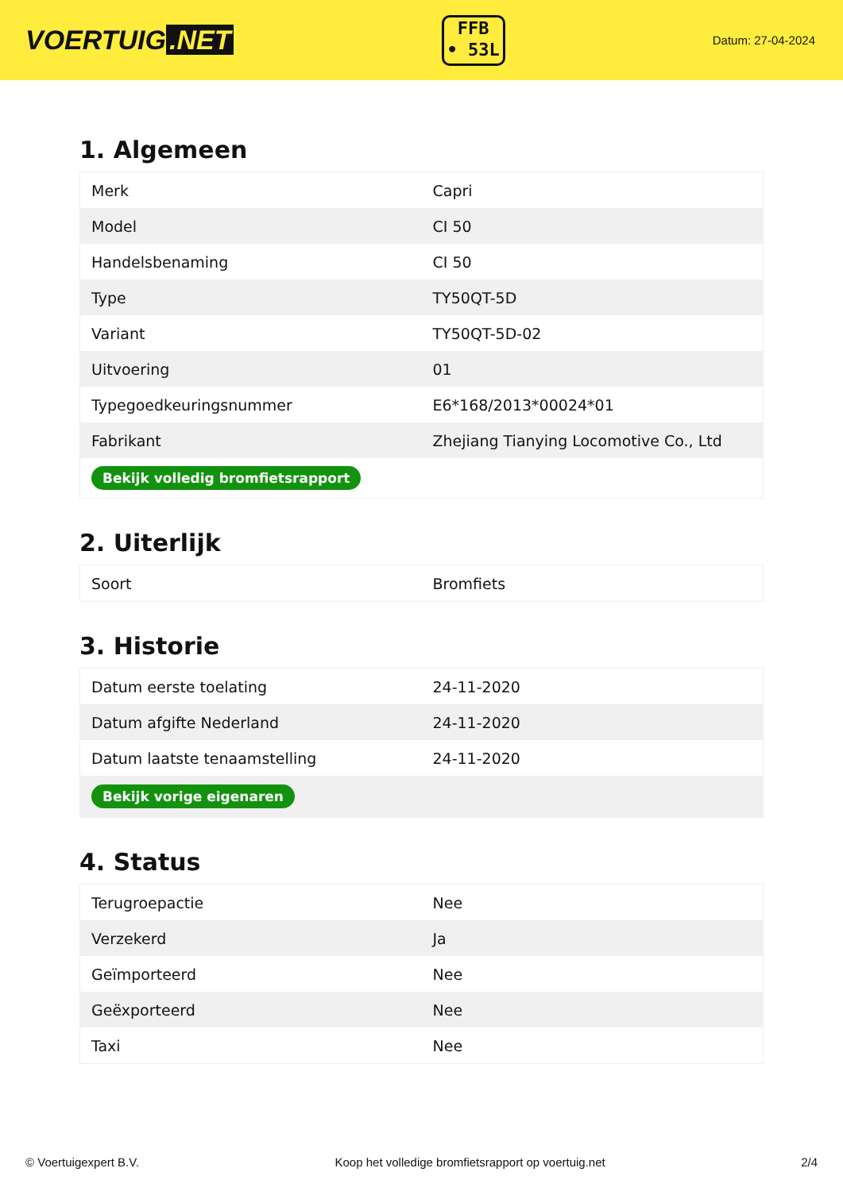VOERTUIG.NET
FFB
• 53L
Datum: 27-04-2024
1. Algemeen
| Merk | Capri |
| Model | CI 50 |
| Handelsbenaming | CI 50 |
| Type | TY50QT-5D |
| Variant | TY50QT-5D-02 |
| Uitvoering | 01 |
| Typegoedkeuringsnummer | E6*168/2013*00024*01 |
| Fabrikant | Zhejiang Tianying Locomotive Co., Ltd |
| Bekijk volledig bromfietsrapport | |
2. Uiterlijk
| Soort | Bromfiets |
3. Historie
| Datum eerste toelating | 24-11-2020 |
| Datum afgifte Nederland | 24-11-2020 |
| Datum laatste tenaamstelling | 24-11-2020 |
| Bekijk vorige eigenaren | |
4. Status
| Terugroepactie | Nee |
| Verzekerd | Ja |
| Geïmporteerd | Nee |
| Geëxporteerd | Nee |
| Taxi | Nee |
© Voertuigexpert B.V. Koop het volledige bromfietsrapport op voertuig.net 2/4